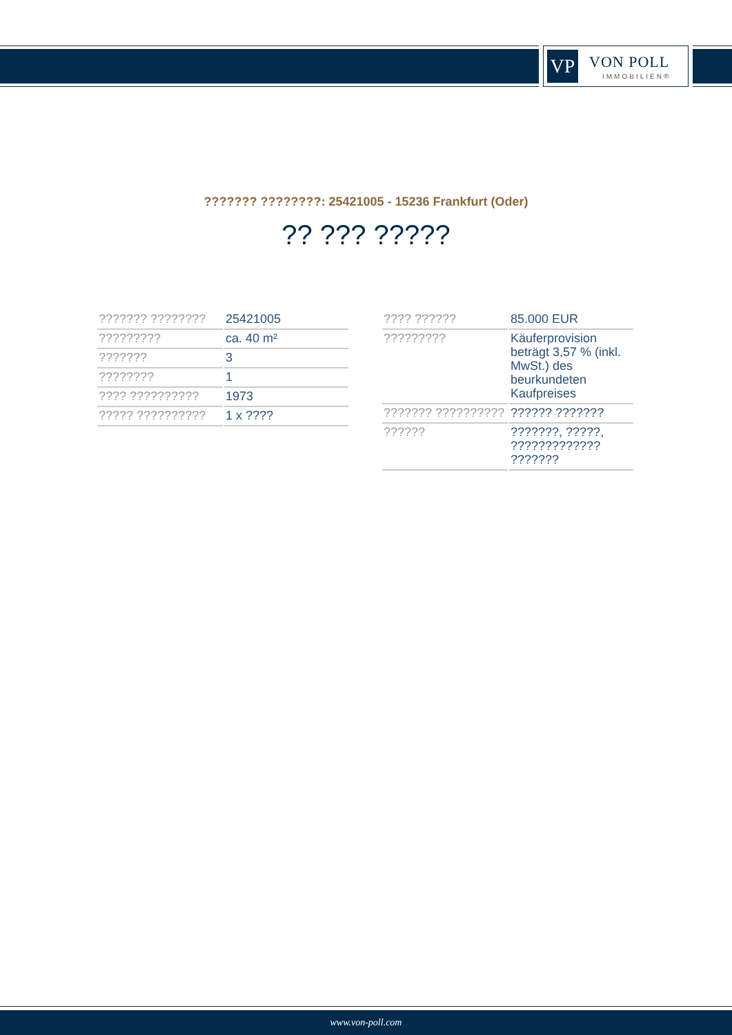VP VON POLL
IMMOBILIEN®
??????? ????????: 25421005 - 15236 Frankfurt (Oder)
?? ??? ?????
| ??????? ???????? | 25421005 |
| ????????? | ca. 40 m² |
| ??????? | 3 |
| ???????? | 1 |
| ???? ?????????? | 1973 |
| ????? ?????????? | 1 x ???? |
| ???? ?????? | 85.000 EUR |
| ????????? | Käuferprovision beträgt 3,57 % (inkl. MwSt.) des beurkundeten Kaufpreises |
| ??????? ?????????? | ?????? ??????? |
| ?????? | ???????, ?????, ????????????? ??????? |
www.von-poll.com